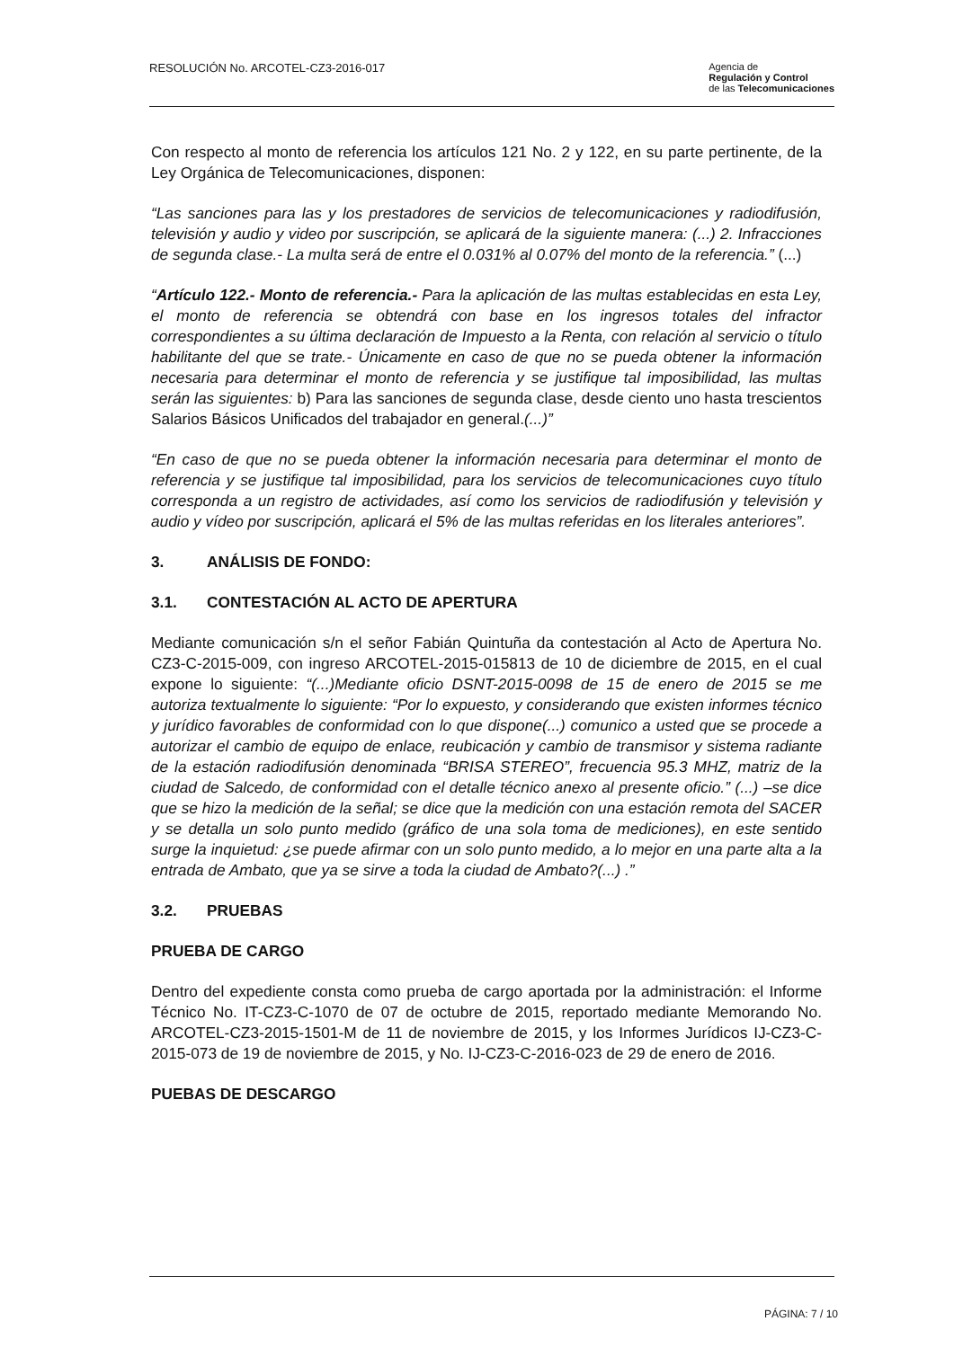RESOLUCIÓN No. ARCOTEL-CZ3-2016-017
Agencia de
Regulación y Control
de las Telecomunicaciones
Con respecto al monto de referencia los artículos 121 No. 2 y 122, en su parte pertinente, de la Ley Orgánica de Telecomunicaciones, disponen:
“Las sanciones para las y los prestadores de servicios de telecomunicaciones y radiodifusión, televisión y audio y video por suscripción, se aplicará de la siguiente manera: (...) 2. Infracciones de segunda clase.- La multa será de entre el 0.031% al 0.07% del monto de la referencia.” (...)
“Artículo 122.- Monto de referencia.- Para la aplicación de las multas establecidas en esta Ley, el monto de referencia se obtendrá con base en los ingresos totales del infractor correspondientes a su última declaración de Impuesto a la Renta, con relación al servicio o título habilitante del que se trate.- Únicamente en caso de que no se pueda obtener la información necesaria para determinar el monto de referencia y se justifique tal imposibilidad, las multas serán las siguientes: b) Para las sanciones de segunda clase, desde ciento uno hasta trescientos Salarios Básicos Unificados del trabajador en general.(...)”
“En caso de que no se pueda obtener la información necesaria para determinar el monto de referencia y se justifique tal imposibilidad, para los servicios de telecomunicaciones cuyo título corresponda a un registro de actividades, así como los servicios de radiodifusión y televisión y audio y vídeo por suscripción, aplicará el 5% de las multas referidas en los literales anteriores”.
3. ANÁLISIS DE FONDO:
3.1. CONTESTACIÓN AL ACTO DE APERTURA
Mediante comunicación s/n el señor Fabián Quintuña da contestación al Acto de Apertura No. CZ3-C-2015-009, con ingreso ARCOTEL-2015-015813 de 10 de diciembre de 2015, en el cual expone lo siguiente: “(...)Mediante oficio DSNT-2015-0098 de 15 de enero de 2015 se me autoriza textualmente lo siguiente: “Por lo expuesto, y considerando que existen informes técnico y jurídico favorables de conformidad con lo que dispone(...) comunico a usted que se procede a autorizar el cambio de equipo de enlace, reubicación y cambio de transmisor y sistema radiante de la estación radiodifusión denominada “BRISA STEREO”, frecuencia 95.3 MHZ, matriz de la ciudad de Salcedo, de conformidad con el detalle técnico anexo al presente oficio.” (...) –se dice que se hizo la medición de la señal; se dice que la medición con una estación remota del SACER y se detalla un solo punto medido (gráfico de una sola toma de mediciones), en este sentido surge la inquietud: ¿se puede afirmar con un solo punto medido, a lo mejor en una parte alta a la entrada de Ambato, que ya se sirve a toda la ciudad de Ambato?(...) .”
3.2. PRUEBAS
PRUEBA DE CARGO
Dentro del expediente consta como prueba de cargo aportada por la administración: el Informe Técnico No. IT-CZ3-C-1070 de 07 de octubre de 2015, reportado mediante Memorando No. ARCOTEL-CZ3-2015-1501-M de 11 de noviembre de 2015, y los Informes Jurídicos IJ-CZ3-C-2015-073 de 19 de noviembre de 2015, y No. IJ-CZ3-C-2016-023 de 29 de enero de 2016.
PUEBAS DE DESCARGO
PÁGINA: 7 / 10